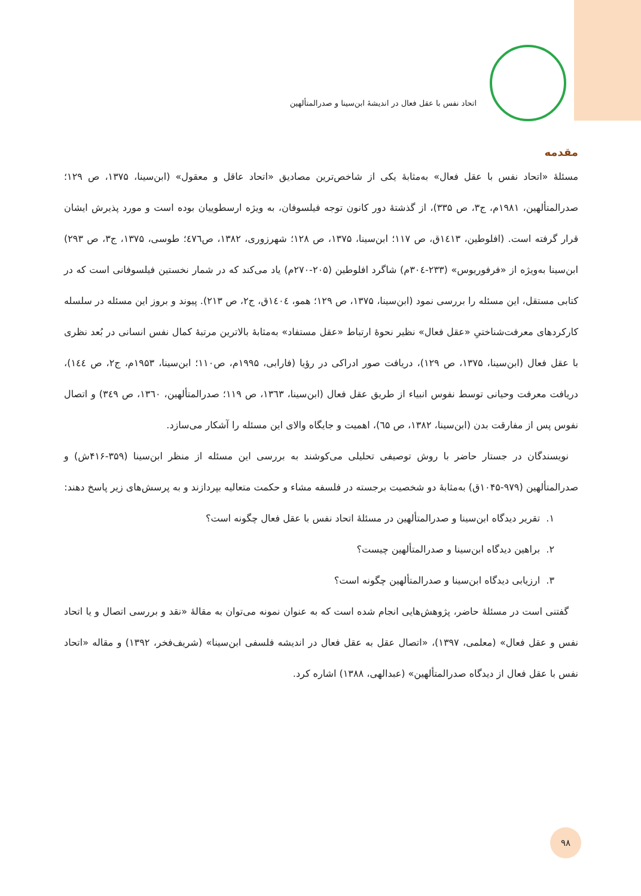اتحاد نفس با عقل فعال در اندیشهٔ ابن‌سینا و صدرالمتألهین
مقدمه
مسئلهٔ «اتحاد نفس با عقل فعال» به‌مثابهٔ یکی از شاخص‌ترین مصادیق «اتحاد عاقل و معقول» (ابن‌سینا، ۱۳۷۵، ص ۱۲۹؛ صدرالمتألهین، ۱۹۸۱م، ج۳، ص ۳۳۵)، از گذشتهٔ دور کانون توجه فیلسوفان، به ویژه ارسطوییان بوده است و مورد پذیرش ایشان قرار گرفته است. (افلوطین، ۱٤۱۳ق، ص ۱۱۷؛ ابن‌سینا، ۱۳۷۵، ص ۱۲۸؛ شهرزوری، ۱۳۸۲، ص٤۷٦؛ طوسی، ۱۳۷۵، ج۳، ص ۲۹۳) ابن‌سینا به‌ویژه از «فرفوریوس» (۲۳۳-۳۰٤م) شاگرد افلوطین (۲۰۵-۲۷۰م) یاد می‌کند که در شمار نخستین فیلسوفانی است که در کتابی مستقل، این مسئله را بررسی نمود (ابن‌سینا، ۱۳۷۵، ص ۱۲۹؛ همو، ۱٤۰٤ق، ج۲، ص ۲۱۳). پیوند و بروز این مسئله در سلسله کارکردهای معرفت‌شناختیِ «عقل فعال» نظیر نحوهٔ ارتباط «عقل مستفاد» به‌مثابهٔ بالاترین مرتبهٔ کمال نفس انسانی در بُعد نظری با عقل فعال (ابن‌سینا، ۱۳۷۵، ص ۱۲۹)، دریافت صور ادراکی در رؤیا (فارابی، ۱۹۹۵م، ص۱۱۰؛ ابن‌سینا، ۱۹۵۳م، ج۲، ص ۱٤٤)، دریافت معرفت وحیانی توسط نفوس انبیاء از طریق عقل فعال (ابن‌سینا، ۱۳٦۳، ص ۱۱۹؛ صدرالمتألهین، ۱۳٦۰، ص ۳٤۹) و اتصال نفوس پس از مفارقت بدن (ابن‌سینا، ۱۳۸۲، ص ٦۵)، اهمیت و جایگاه والای این مسئله را آشکار می‌سازد.
 نویسندگان در جستار حاضر با روش توصیفی تحلیلی می‌کوشند به بررسی این مسئله از منظر ابن‌سینا (۳۵۹-۴۱۶ش) و صدرالمتألهین (۹۷۹-۱۰۴۵ق) به‌مثابهٔ دو شخصیت برجسته در فلسفه مشاء و حکمت متعالیه بپردازند و به پرسش‌های زیر پاسخ دهند:
۱. تقریر دیدگاه ابن‌سینا و صدرالمتألهین در مسئلهٔ اتحاد نفس با عقل فعال چگونه است؟
۲. براهین دیدگاه ابن‌سینا و صدرالمتألهین چیست؟
۳. ارزیابی دیدگاه ابن‌سینا و صدرالمتألهین چگونه است؟
 گفتنی است در مسئلهٔ حاضر، پژوهش‌هایی انجام شده است که به عنوان نمونه می‌توان به مقالهٔ «نقد و بررسی اتصال و یا اتحاد نفس و عقل فعال» (معلمی، ۱۳۹۷)، «اتصال عقل به عقل فعال در اندیشه فلسفی ابن‌سینا» (شریف‌فخر، ۱۳۹۲) و مقاله «اتحاد نفس با عقل فعال از دیدگاه صدرالمتألهین» (عبدالهی، ۱۳۸۸) اشاره کرد.
۹۸